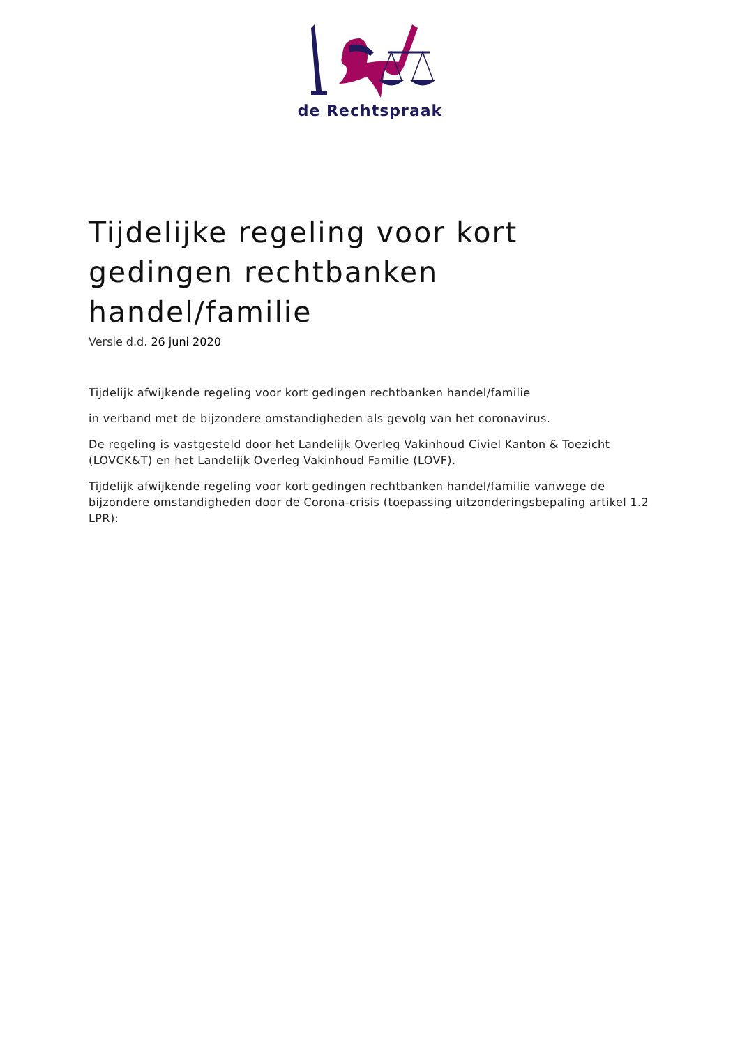de Rechtspraak
Tijdelijke regeling voor kort gedingen rechtbanken handel/familie
Versie d.d. 26 juni 2020
Tijdelijk afwijkende regeling voor kort gedingen rechtbanken handel/familie
in verband met de bijzondere omstandigheden als gevolg van het coronavirus.
De regeling is vastgesteld door het Landelijk Overleg Vakinhoud Civiel Kanton & Toezicht (LOVCK&T) en het Landelijk Overleg Vakinhoud Familie (LOVF).
Tijdelijk afwijkende regeling voor kort gedingen rechtbanken handel/familie vanwege de bijzondere omstandigheden door de Corona-crisis (toepassing uitzonderingsbepaling artikel 1.2 LPR):